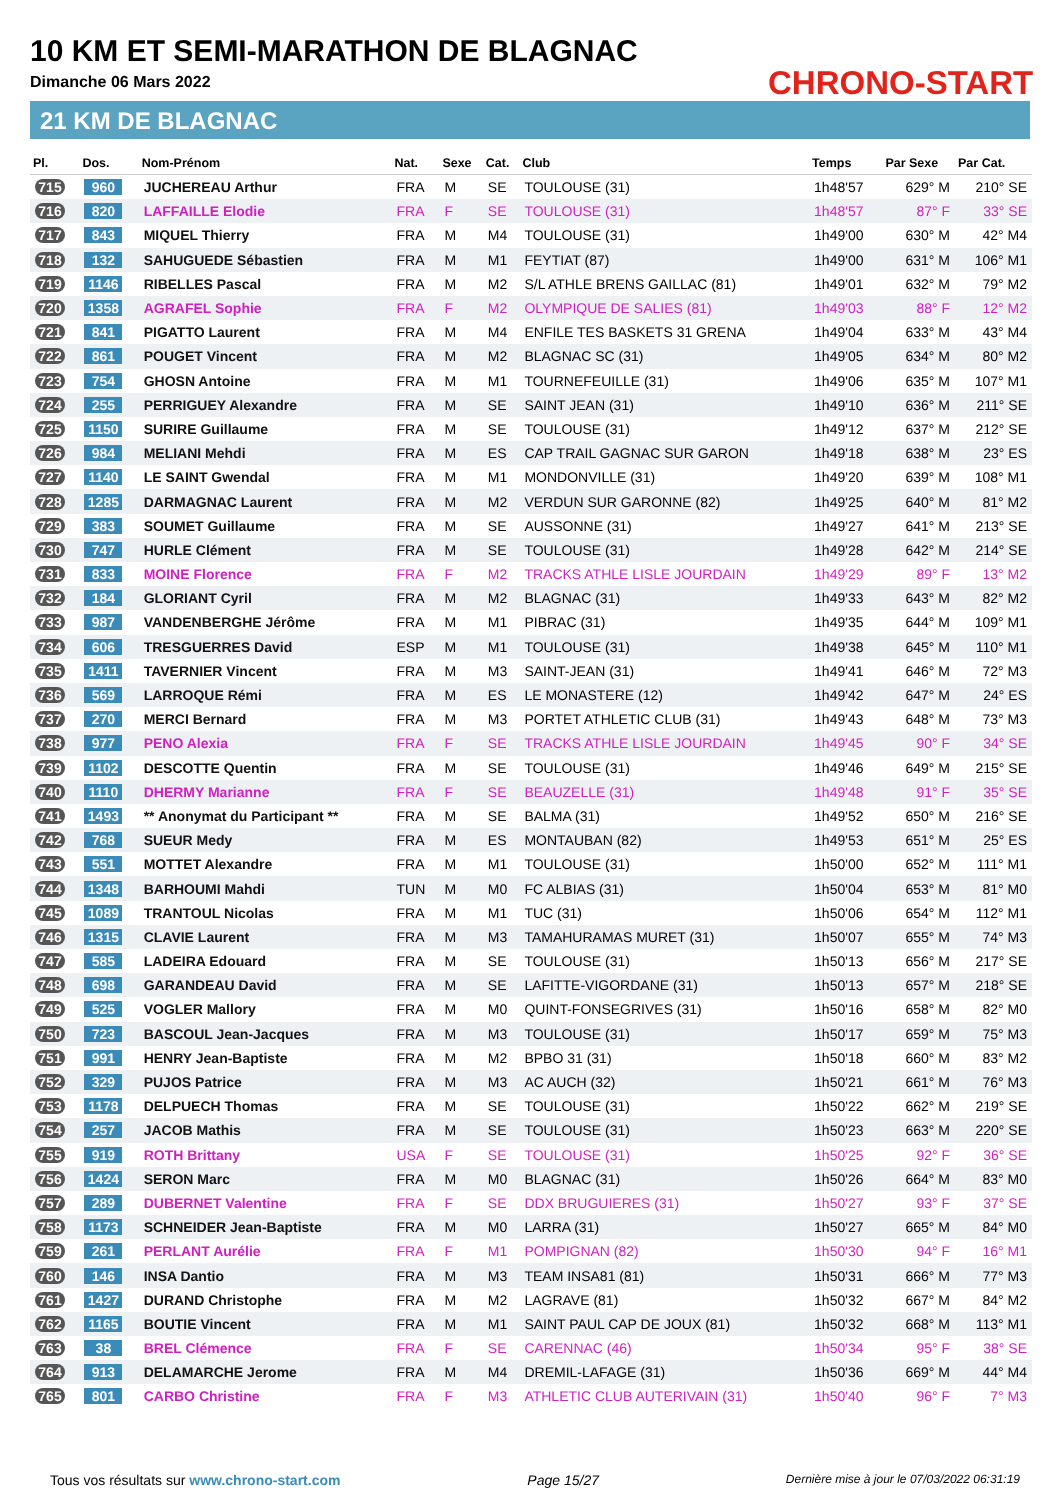10 KM ET SEMI-MARATHON DE BLAGNAC
Dimanche 06 Mars 2022
21 KM DE BLAGNAC
CHRONO-START
| Pl. | Dos. | Nom-Prénom | Nat. | Sexe | Cat. | Club | Temps | Par Sexe | Par Cat. |
| --- | --- | --- | --- | --- | --- | --- | --- | --- | --- |
| 715 | 960 | JUCHEREAU Arthur | FRA | M | SE | TOULOUSE (31) | 1h48'57 | 629° M | 210° SE |
| 716 | 820 | LAFFAILLE Elodie | FRA | F | SE | TOULOUSE (31) | 1h48'57 | 87° F | 33° SE |
| 717 | 843 | MIQUEL Thierry | FRA | M | M4 | TOULOUSE (31) | 1h49'00 | 630° M | 42° M4 |
| 718 | 132 | SAHUGUEDE Sébastien | FRA | M | M1 | FEYTIAT (87) | 1h49'00 | 631° M | 106° M1 |
| 719 | 1146 | RIBELLES Pascal | FRA | M | M2 | S/L ATHLE BRENS GAILLAC (81) | 1h49'01 | 632° M | 79° M2 |
| 720 | 1358 | AGRAFEL Sophie | FRA | F | M2 | OLYMPIQUE DE SALIES (81) | 1h49'03 | 88° F | 12° M2 |
| 721 | 841 | PIGATTO Laurent | FRA | M | M4 | ENFILE TES BASKETS 31 GRENA | 1h49'04 | 633° M | 43° M4 |
| 722 | 861 | POUGET Vincent | FRA | M | M2 | BLAGNAC SC (31) | 1h49'05 | 634° M | 80° M2 |
| 723 | 754 | GHOSN Antoine | FRA | M | M1 | TOURNEFEUILLE (31) | 1h49'06 | 635° M | 107° M1 |
| 724 | 255 | PERRIGUEY Alexandre | FRA | M | SE | SAINT JEAN (31) | 1h49'10 | 636° M | 211° SE |
| 725 | 1150 | SURIRE Guillaume | FRA | M | SE | TOULOUSE (31) | 1h49'12 | 637° M | 212° SE |
| 726 | 984 | MELIANI Mehdi | FRA | M | ES | CAP TRAIL GAGNAC SUR GARON | 1h49'18 | 638° M | 23° ES |
| 727 | 1140 | LE SAINT Gwendal | FRA | M | M1 | MONDONVILLE (31) | 1h49'20 | 639° M | 108° M1 |
| 728 | 1285 | DARMAGNAC Laurent | FRA | M | M2 | VERDUN SUR GARONNE (82) | 1h49'25 | 640° M | 81° M2 |
| 729 | 383 | SOUMET Guillaume | FRA | M | SE | AUSSONNE (31) | 1h49'27 | 641° M | 213° SE |
| 730 | 747 | HURLE Clément | FRA | M | SE | TOULOUSE (31) | 1h49'28 | 642° M | 214° SE |
| 731 | 833 | MOINE Florence | FRA | F | M2 | TRACKS ATHLE LISLE JOURDAIN | 1h49'29 | 89° F | 13° M2 |
| 732 | 184 | GLORIANT Cyril | FRA | M | M2 | BLAGNAC (31) | 1h49'33 | 643° M | 82° M2 |
| 733 | 987 | VANDENBERGHE Jérôme | FRA | M | M1 | PIBRAC (31) | 1h49'35 | 644° M | 109° M1 |
| 734 | 606 | TRESGUERRES David | ESP | M | M1 | TOULOUSE (31) | 1h49'38 | 645° M | 110° M1 |
| 735 | 1411 | TAVERNIER Vincent | FRA | M | M3 | SAINT-JEAN (31) | 1h49'41 | 646° M | 72° M3 |
| 736 | 569 | LARROQUE Rémi | FRA | M | ES | LE MONASTERE (12) | 1h49'42 | 647° M | 24° ES |
| 737 | 270 | MERCI Bernard | FRA | M | M3 | PORTET ATHLETIC CLUB (31) | 1h49'43 | 648° M | 73° M3 |
| 738 | 977 | PENO Alexia | FRA | F | SE | TRACKS ATHLE LISLE JOURDAIN | 1h49'45 | 90° F | 34° SE |
| 739 | 1102 | DESCOTTE Quentin | FRA | M | SE | TOULOUSE (31) | 1h49'46 | 649° M | 215° SE |
| 740 | 1110 | DHERMY Marianne | FRA | F | SE | BEAUZELLE (31) | 1h49'48 | 91° F | 35° SE |
| 741 | 1493 | ** Anonymat du Participant ** | FRA | M | SE | BALMA (31) | 1h49'52 | 650° M | 216° SE |
| 742 | 768 | SUEUR Medy | FRA | M | ES | MONTAUBAN (82) | 1h49'53 | 651° M | 25° ES |
| 743 | 551 | MOTTET Alexandre | FRA | M | M1 | TOULOUSE (31) | 1h50'00 | 652° M | 111° M1 |
| 744 | 1348 | BARHOUMI Mahdi | TUN | M | M0 | FC ALBIAS (31) | 1h50'04 | 653° M | 81° M0 |
| 745 | 1089 | TRANTOUL Nicolas | FRA | M | M1 | TUC (31) | 1h50'06 | 654° M | 112° M1 |
| 746 | 1315 | CLAVIE Laurent | FRA | M | M3 | TAMAHURAMAS MURET (31) | 1h50'07 | 655° M | 74° M3 |
| 747 | 585 | LADEIRA Edouard | FRA | M | SE | TOULOUSE (31) | 1h50'13 | 656° M | 217° SE |
| 748 | 698 | GARANDEAU David | FRA | M | SE | LAFITTE-VIGORDANE (31) | 1h50'13 | 657° M | 218° SE |
| 749 | 525 | VOGLER Mallory | FRA | M | M0 | QUINT-FONSEGRIVES (31) | 1h50'16 | 658° M | 82° M0 |
| 750 | 723 | BASCOUL Jean-Jacques | FRA | M | M3 | TOULOUSE (31) | 1h50'17 | 659° M | 75° M3 |
| 751 | 991 | HENRY Jean-Baptiste | FRA | M | M2 | BPBO 31 (31) | 1h50'18 | 660° M | 83° M2 |
| 752 | 329 | PUJOS Patrice | FRA | M | M3 | AC AUCH (32) | 1h50'21 | 661° M | 76° M3 |
| 753 | 1178 | DELPUECH Thomas | FRA | M | SE | TOULOUSE (31) | 1h50'22 | 662° M | 219° SE |
| 754 | 257 | JACOB Mathis | FRA | M | SE | TOULOUSE (31) | 1h50'23 | 663° M | 220° SE |
| 755 | 919 | ROTH Brittany | USA | F | SE | TOULOUSE (31) | 1h50'25 | 92° F | 36° SE |
| 756 | 1424 | SERON Marc | FRA | M | M0 | BLAGNAC (31) | 1h50'26 | 664° M | 83° M0 |
| 757 | 289 | DUBERNET Valentine | FRA | F | SE | DDX BRUGUIERES (31) | 1h50'27 | 93° F | 37° SE |
| 758 | 1173 | SCHNEIDER Jean-Baptiste | FRA | M | M0 | LARRA (31) | 1h50'27 | 665° M | 84° M0 |
| 759 | 261 | PERLANT Aurélie | FRA | F | M1 | POMPIGNAN (82) | 1h50'30 | 94° F | 16° M1 |
| 760 | 146 | INSA Dantio | FRA | M | M3 | TEAM INSA81 (81) | 1h50'31 | 666° M | 77° M3 |
| 761 | 1427 | DURAND Christophe | FRA | M | M2 | LAGRAVE (81) | 1h50'32 | 667° M | 84° M2 |
| 762 | 1165 | BOUTIE Vincent | FRA | M | M1 | SAINT PAUL CAP DE JOUX (81) | 1h50'32 | 668° M | 113° M1 |
| 763 | 38 | BREL Clémence | FRA | F | SE | CARENNAC (46) | 1h50'34 | 95° F | 38° SE |
| 764 | 913 | DELAMARCHE Jerome | FRA | M | M4 | DREMIL-LAFAGE (31) | 1h50'36 | 669° M | 44° M4 |
| 765 | 801 | CARBO Christine | FRA | F | M3 | ATHLETIC CLUB AUTERIVAIN (31) | 1h50'40 | 96° F | 7° M3 |
Tous vos résultats sur www.chrono-start.com Page 15/27 Dernière mise à jour le 07/03/2022 06:31:19